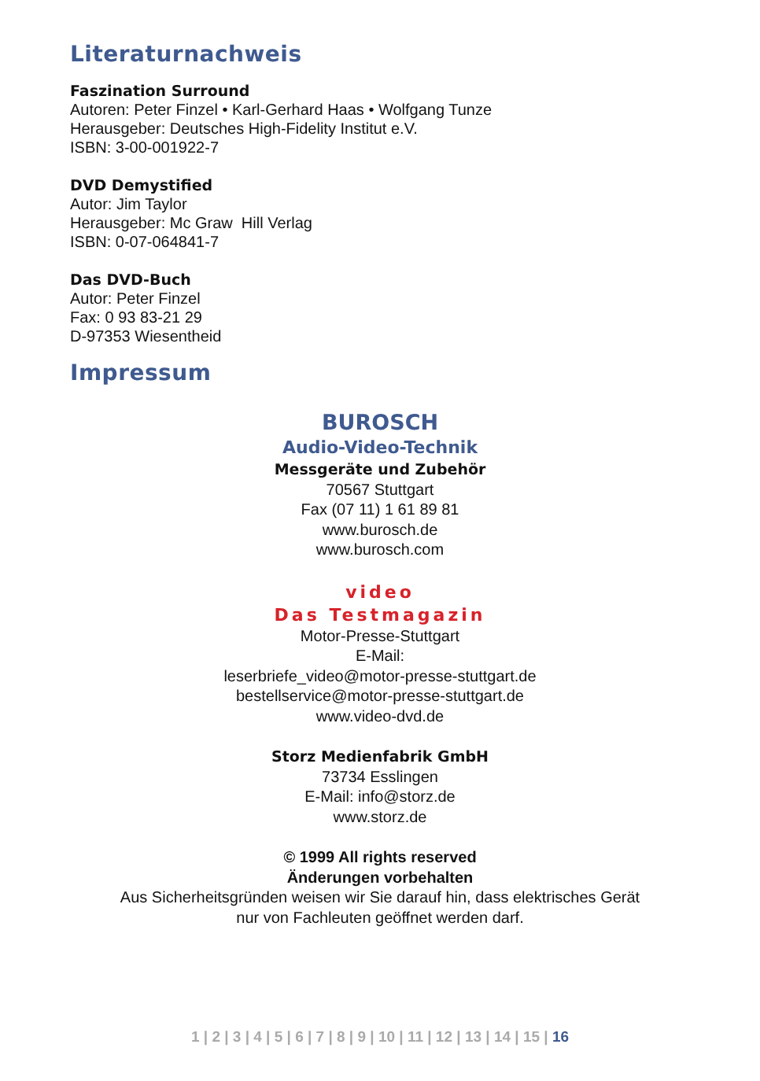Literaturnachweis
Faszination Surround
Autoren: Peter Finzel • Karl-Gerhard Haas • Wolfgang Tunze
Herausgeber: Deutsches High-Fidelity Institut e.V.
ISBN: 3-00-001922-7
DVD Demystified
Autor: Jim Taylor
Herausgeber: Mc Graw Hill Verlag
ISBN: 0-07-064841-7
Das DVD-Buch
Autor: Peter Finzel
Fax: 0 93 83-21 29
D-97353 Wiesentheid
Impressum
BUROSCH
Audio-Video-Technik
Messgeräte und Zubehör
70567 Stuttgart
Fax (07 11) 1 61 89 81
www.burosch.de
www.burosch.com
video
Das Testmagazin
Motor-Presse-Stuttgart
E-Mail:
leserbriefe_video@motor-presse-stuttgart.de
bestellservice@motor-presse-stuttgart.de
www.video-dvd.de
Storz Medienfabrik GmbH
73734 Esslingen
E-Mail: info@storz.de
www.storz.de
© 1999 All rights reserved
Änderungen vorbehalten
Aus Sicherheitsgründen weisen wir Sie darauf hin, dass elektrisches Gerät
nur von Fachleuten geöffnet werden darf.
1 | 2 | 3 | 4 | 5 | 6 | 7 | 8 | 9 | 10 | 11 | 12 | 13 | 14 | 15 | 16